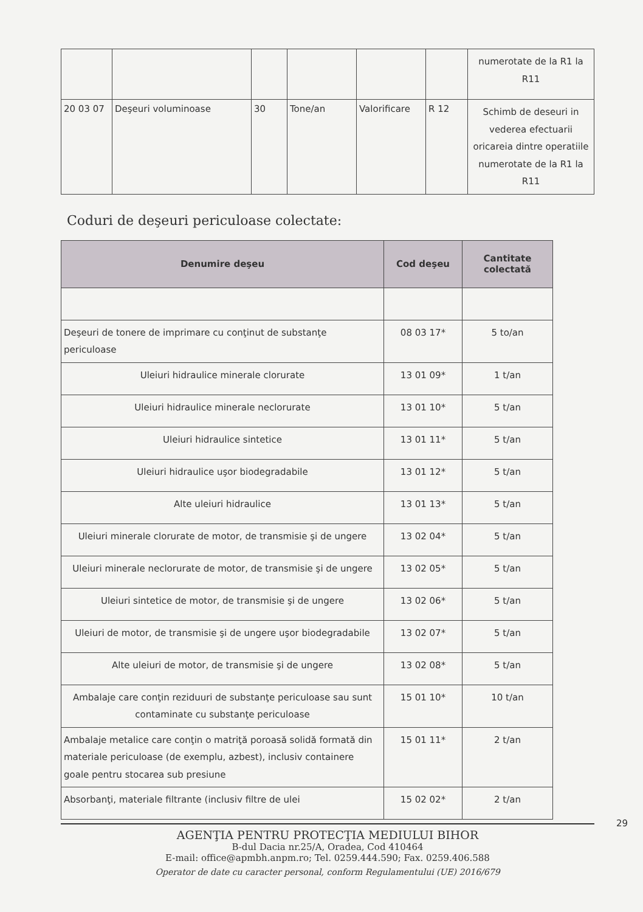| | | | | | | numerotate de la R1 la R11 |
| 20 03 07 | Deşeuri voluminoase | 30 | Tone/an | Valorificare | R 12 | Schimb de deseuri in vederea efectuarii oricareia dintre operatiile numerotate de la R1 la R11 |
Coduri de deşeuri periculoase colectate:
| Denumire deşeu | Cod deşeu | Cantitate colectată |
| --- | --- | --- |
| Deşeuri de tonere de imprimare cu conţinut de substanţe periculoase | 08 03 17* | 5 to/an |
| Uleiuri hidraulice minerale clorurate | 13 01 09* | 1 t/an |
| Uleiuri hidraulice minerale neclorurate | 13 01 10* | 5 t/an |
| Uleiuri hidraulice sintetice | 13 01 11* | 5 t/an |
| Uleiuri hidraulice uşor biodegradabile | 13 01 12* | 5 t/an |
| Alte uleiuri hidraulice | 13 01 13* | 5 t/an |
| Uleiuri minerale clorurate de motor, de transmisie şi de ungere | 13 02 04* | 5 t/an |
| Uleiuri minerale neclorurate de motor, de transmisie şi de ungere | 13 02 05* | 5 t/an |
| Uleiuri sintetice de motor, de transmisie şi de ungere | 13 02 06* | 5 t/an |
| Uleiuri de motor, de transmisie şi de ungere uşor biodegradabile | 13 02 07* | 5 t/an |
| Alte uleiuri de motor, de transmisie şi de ungere | 13 02 08* | 5 t/an |
| Ambalaje care conţin reziduuri de substanţe periculoase sau sunt contaminate cu substanţe periculoase | 15 01 10* | 10 t/an |
| Ambalaje metalice care conţin o matriţă poroasă solidă formată din materiale periculoase (de exemplu, azbest), inclusiv containere goale pentru stocarea sub presiune | 15 01 11* | 2 t/an |
| Absorbanţi, materiale filtrante (inclusiv filtre de ulei | 15 02 02* | 2 t/an |
AGENŢIA PENTRU PROTECŢIA MEDIULUI BIHOR
B-dul Dacia nr.25/A, Oradea, Cod 410464
E-mail: office@apmbh.anpm.ro; Tel. 0259.444.590; Fax. 0259.406.588
Operator de date cu caracter personal, conform Regulamentului (UE) 2016/679
29